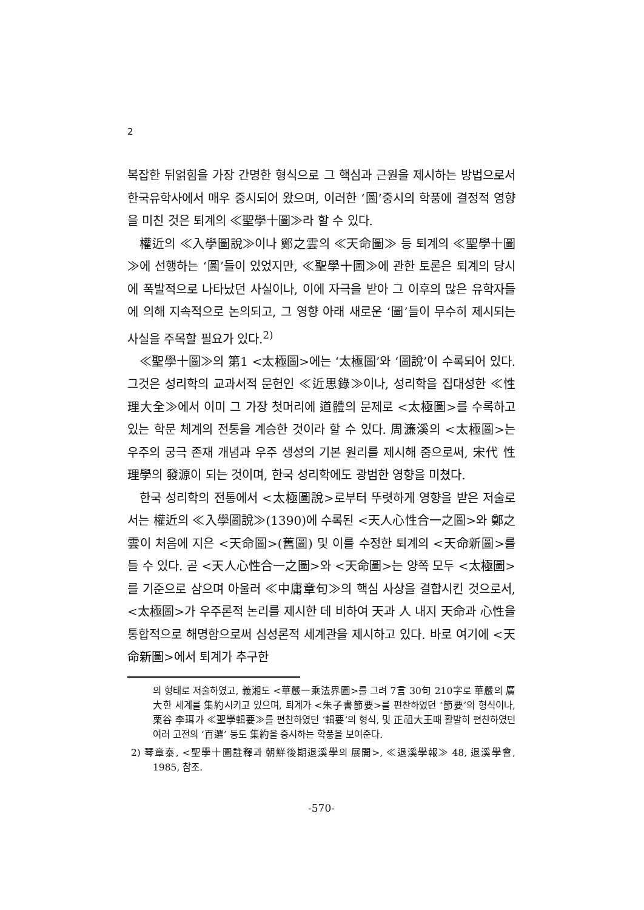2
복잡한 뒤얽힘을 가장 간명한 형식으로 그 핵심과 근원을 제시하는 방법으로서 한국유학사에서 매우 중시되어 왔으며, 이러한 ‘圖’중시의 학풍에 결정적 영향을 미친 것은 퇴계의 ≪聖學十圖≫라 할 수 있다.
權近의 ≪入學圖說≫이나 鄭之雲의 ≪天命圖≫ 등 퇴계의 ≪聖學十圖≫에 선행하는 ‘圖’들이 있었지만, ≪聖學十圖≫에 관한 토론은 퇴계의 당시에 폭발적으로 나타났던 사실이나, 이에 자극을 받아 그 이후의 많은 유학자들에 의해 지속적으로 논의되고, 그 영향 아래 새로운 ‘圖’들이 무수히 제시되는 사실을 주목할 필요가 있다.<sup>2)</sup>
≪聖學十圖≫의 第1 <太極圖>에는 ‘太極圖’와 ‘圖說’이 수록되어 있다. 그것은 성리학의 교과서적 문헌인 ≪近思錄≫이나, 성리학을 집대성한 ≪性理大全≫에서 이미 그 가장 첫머리에 道體의 문제로 <太極圖>를 수록하고 있는 학문 체계의 전통을 계승한 것이라 할 수 있다. 周濂溪의 <太極圖>는 우주의 궁극 존재 개념과 우주 생성의 기본 원리를 제시해 줌으로써, 宋代 性理學의 發源이 되는 것이며, 한국 성리학에도 광범한 영향을 미쳤다.
한국 성리학의 전통에서 <太極圖說>로부터 뚜렷하게 영향을 받은 저술로서는 權近의 ≪入學圖說≫(1390)에 수록된 <天人心性合一之圖>와 鄭之雲이 처음에 지은 <天命圖>(舊圖) 및 이를 수정한 퇴계의 <天命新圖>를 들 수 있다. 곧 <天人心性合一之圖>와 <天命圖>는 양쪽 모두 <太極圖>를 기준으로 삼으며 아울러 ≪中庸章句≫의 핵심 사상을 결합시킨 것으로서, <太極圖>가 우주론적 논리를 제시한 데 비하여 天과 人 내지 天命과 心性을 통합적으로 해명함으로써 심성론적 세계관을 제시하고 있다. 바로 여기에 <天命新圖>에서 퇴계가 추구한
의 형태로 저술하였고, 義湘도 <華嚴一乘法界圖>를 그려 7言 30句 210字로 華嚴의 廣大한 세계를 集約시키고 있으며, 퇴계가 <朱子書節要>를 편찬하였던 ‘節要’의 형식이나, 栗谷 李珥가 ≪聖學輯要≫를 편찬하였던 ‘輯要’의 형식, 및 正祖大王때 활발히 편찬하였던 여러 고전의 ‘百選’ 등도 集約을 중시하는 학풍을 보여준다.
2) 琴章泰, <聖學十圖註釋과 朝鮮後期退溪學의 展開>, ≪退溪學報≫ 48, 退溪學會, 1985, 참조.
-570-